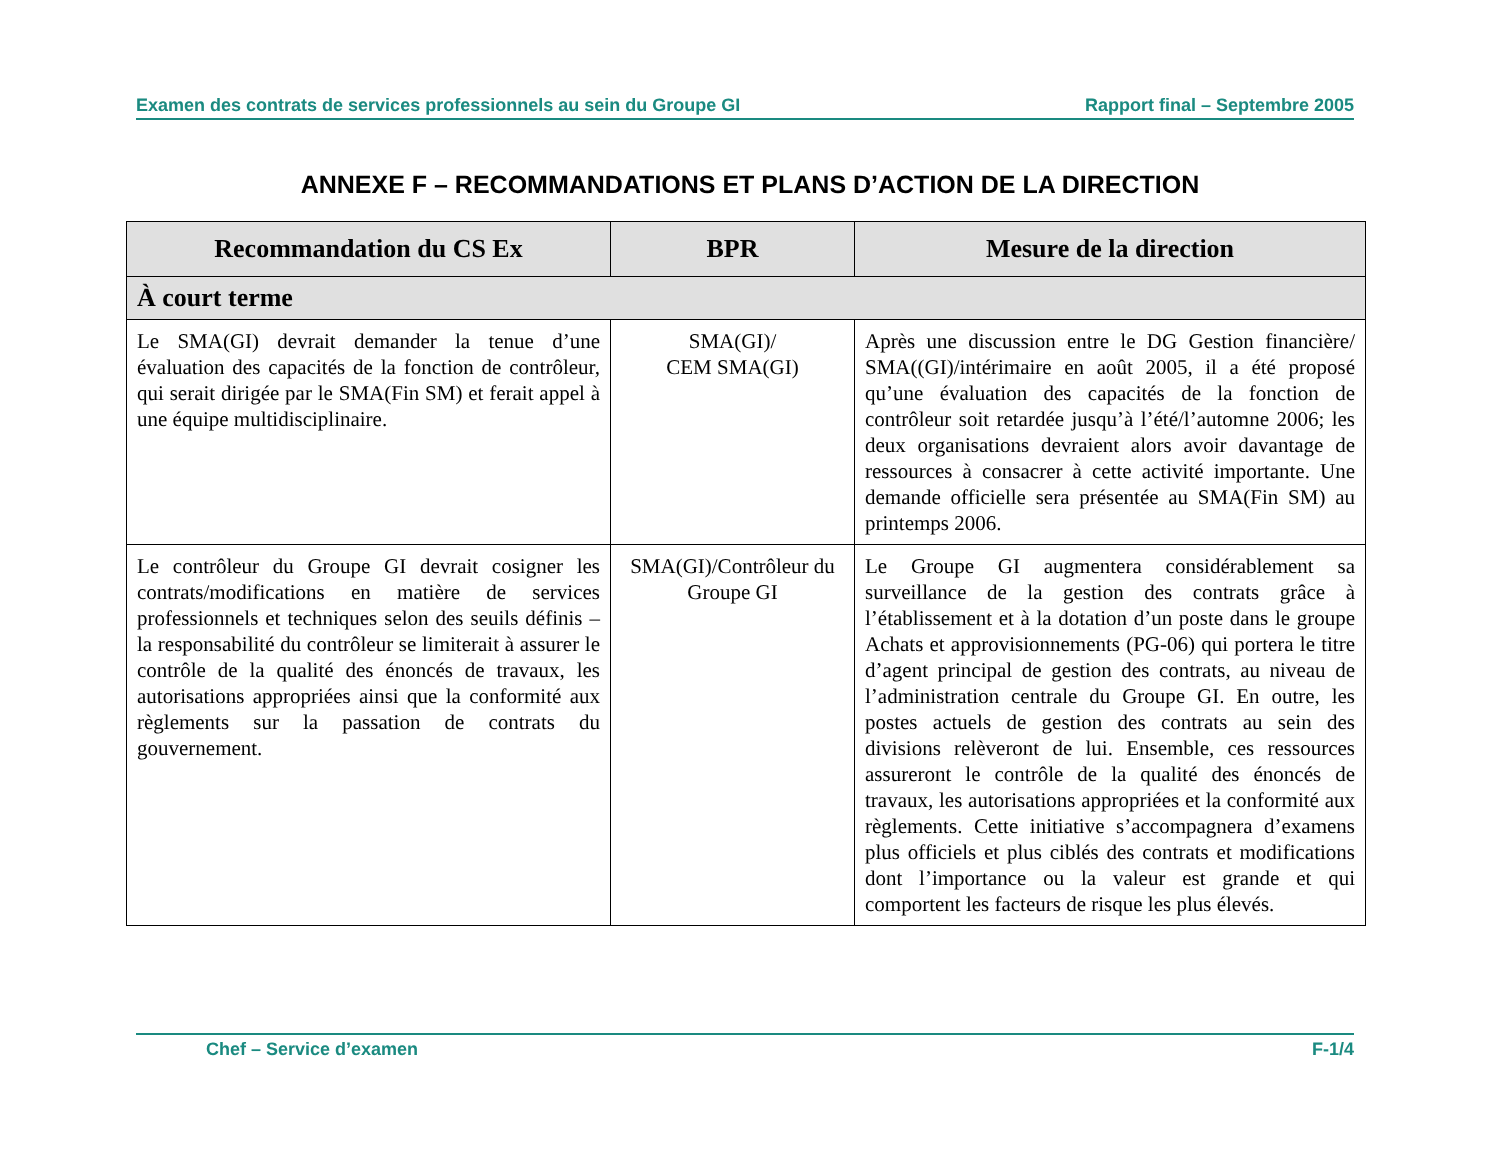Examen des contrats de services professionnels au sein du Groupe GI Rapport final – Septembre 2005
ANNEXE F – RECOMMANDATIONS ET PLANS D’ACTION DE LA DIRECTION
| Recommandation du CS Ex | BPR | Mesure de la direction |
| --- | --- | --- |
| À court terme | | |
| Le SMA(GI) devrait demander la tenue d’une évaluation des capacités de la fonction de contrôleur, qui serait dirigée par le SMA(Fin SM) et ferait appel à une équipe multidisciplinaire. | SMA(GI)/ CEM SMA(GI) | Après une discussion entre le DG Gestion financière/ SMA((GI)/intérimaire en août 2005, il a été proposé qu’une évaluation des capacités de la fonction de contrôleur soit retardée jusqu’à l’été/l’automne 2006; les deux organisations devraient alors avoir davantage de ressources à consacrer à cette activité importante. Une demande officielle sera présentée au SMA(Fin SM) au printemps 2006. |
| Le contrôleur du Groupe GI devrait cosigner les contrats/modifications en matière de services professionnels et techniques selon des seuils définis – la responsabilité du contrôleur se limiterait à assurer le contrôle de la qualité des énoncés de travaux, les autorisations appropriées ainsi que la conformité aux règlements sur la passation de contrats du gouvernement. | SMA(GI)/Contrôleur du Groupe GI | Le Groupe GI augmentera considérablement sa surveillance de la gestion des contrats grâce à l’établissement et à la dotation d’un poste dans le groupe Achats et approvisionnements (PG-06) qui portera le titre d’agent principal de gestion des contrats, au niveau de l’administration centrale du Groupe GI. En outre, les postes actuels de gestion des contrats au sein des divisions relèveront de lui. Ensemble, ces ressources assureront le contrôle de la qualité des énoncés de travaux, les autorisations appropriées et la conformité aux règlements. Cette initiative s’accompagnera d’examens plus officiels et plus ciblés des contrats et modifications dont l’importance ou la valeur est grande et qui comportent les facteurs de risque les plus élevés. |
Chef – Service d’examen F-1/4